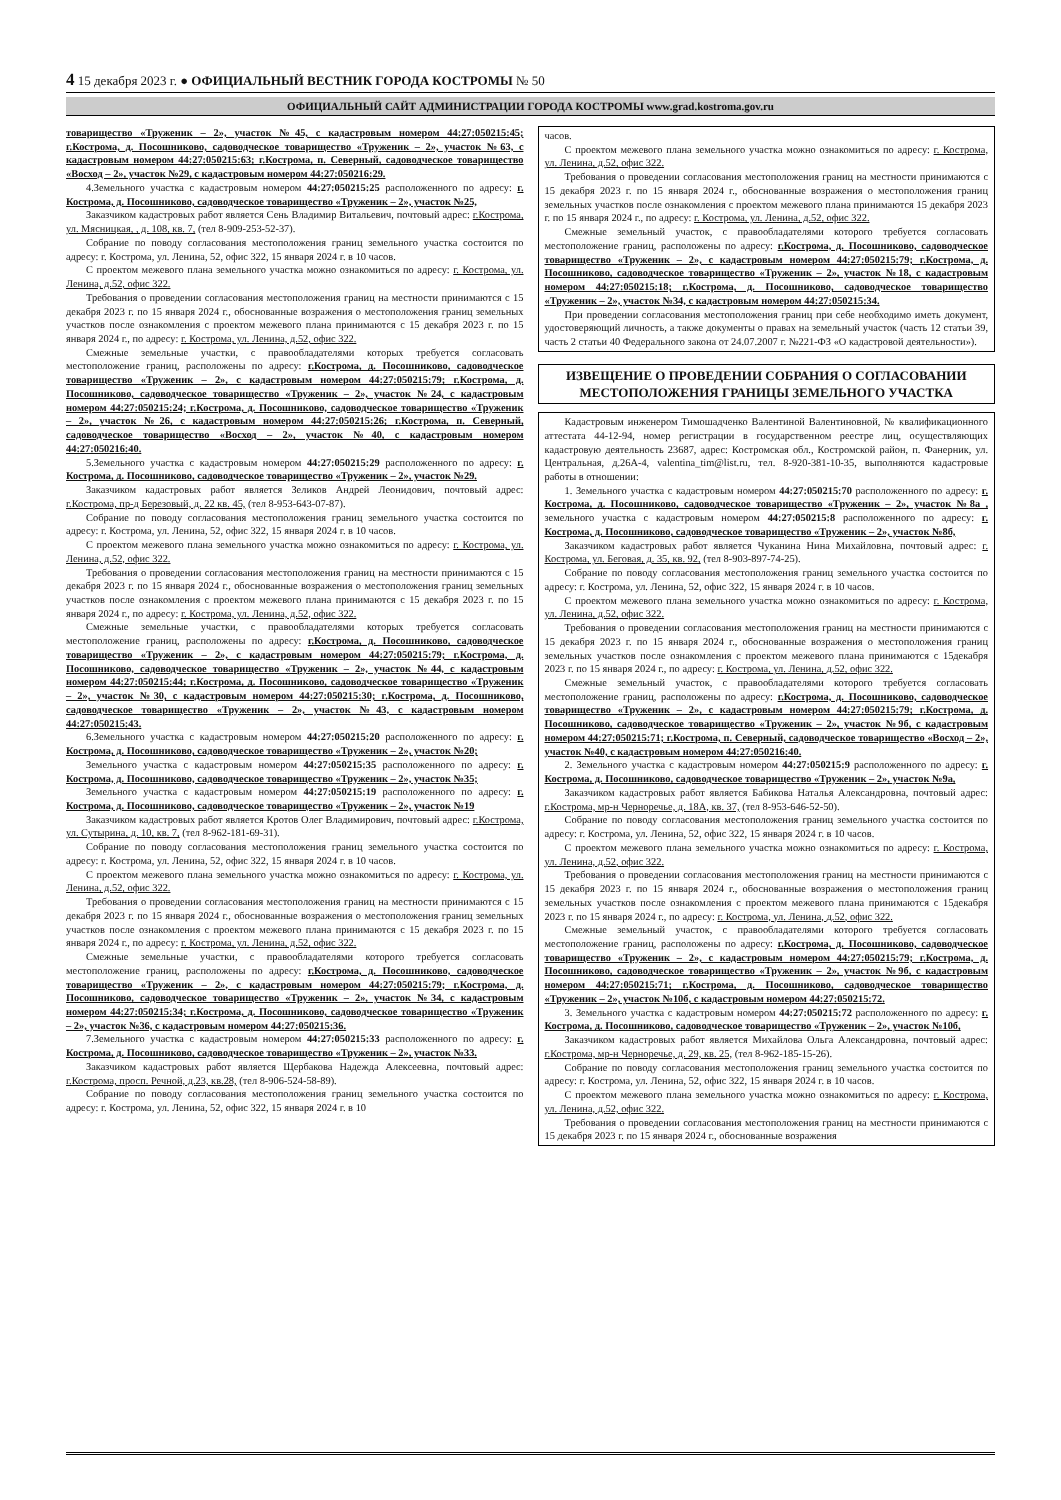4 15 декабря 2023 г. ● ОФИЦИАЛЬНЫЙ ВЕСТНИК ГОРОДА КОСТРОМЫ № 50
ОФИЦИАЛЬНЫЙ САЙТ АДМИНИСТРАЦИИ ГОРОДА КОСТРОМЫ www.grad.kostroma.gov.ru
товарищество «Труженик – 2», участок №45, с кадастровым номером 44:27:050215:45; г.Кострома, д. Посошниково, садоводческое товарищество «Труженик – 2», участок №63, с кадастровым номером 44:27:050215:63; г.Кострома, п. Северный, садоводческое товарищество «Восход – 2», участок №29, с кадастровым номером 44:27:050216:29.
4.Земельного участка с кадастровым номером 44:27:050215:25 расположенного по адресу: г. Кострома, д. Посошниково, садоводческое товарищество «Труженик – 2», участок №25,
Заказчиком кадастровых работ является Сень Владимир Витальевич, почтовый адрес: г.Кострома, ул. Мясницкая, , д. 108, кв. 7, (тел 8-909-253-52-37).
Собрание по поводу согласования местоположения границ земельного участка состоится по адресу: г. Кострома, ул. Ленина, 52, офис 322, 15 января 2024 г. в 10 часов.
С проектом межевого плана земельного участка можно ознакомиться по адресу: г. Кострома, ул. Ленина, д.52, офис 322.
Требования о проведении согласования местоположения границ на местности принимаются с 15 декабря 2023 г. по 15 января 2024 г., обоснованные возражения о местоположения границ земельных участков после ознакомления с проектом межевого плана принимаются с 15 декабря 2023 г. по 15 января 2024 г., по адресу: г. Кострома, ул. Ленина, д.52, офис 322.
Смежные земельные участки, с правообладателями которых требуется согласовать местоположение границ, расположены по адресу: г.Кострома, д. Посошниково, садоводческое товарищество «Труженик – 2», с кадастровым номером 44:27:050215:79; г.Кострома, д. Посошниково, садоводческое товарищество «Труженик – 2», участок №24, с кадастровым номером 44:27:050215:24; г.Кострома, д. Посошниково, садоводческое товарищество «Труженик – 2», участок №26, с кадастровым номером 44:27:050215:26; г.Кострома, п. Северный, садоводческое товарищество «Восход – 2», участок №40, с кадастровым номером 44:27:050216:40.
5.Земельного участка с кадастровым номером 44:27:050215:29 расположенного по адресу: г. Кострома, д. Посошниково, садоводческое товарищество «Труженик – 2», участок №29.
Заказчиком кадастровых работ является Зеликов Андрей Леонидович, почтовый адрес: г.Кострома, пр-д Березовый, д. 22 кв. 45, (тел 8-953-643-07-87).
Собрание по поводу согласования местоположения границ земельного участка состоится по адресу: г. Кострома, ул. Ленина, 52, офис 322, 15 января 2024 г. в 10 часов.
С проектом межевого плана земельного участка можно ознакомиться по адресу: г. Кострома, ул. Ленина, д.52, офис 322.
Требования о проведении согласования местоположения границ на местности принимаются с 15 декабря 2023 г. по 15 января 2024 г., обоснованные возражения о местоположения границ земельных участков после ознакомления с проектом межевого плана принимаются с 15 декабря 2023 г. по 15 января 2024 г., по адресу: г. Кострома, ул. Ленина, д.52, офис 322.
Смежные земельные участки, с правообладателями которых требуется согласовать местоположение границ, расположены по адресу: г.Кострома, д. Посошниково, садоводческое товарищество «Труженик – 2», с кадастровым номером 44:27:050215:79; г.Кострома, д. Посошниково, садоводческое товарищество «Труженик – 2», участок №44, с кадастровым номером 44:27:050215:44; г.Кострома, д. Посошниково, садоводческое товарищество «Труженик – 2», участок №30, с кадастровым номером 44:27:050215:30; г.Кострома, д. Посошниково, садоводческое товарищество «Труженик – 2», участок №43, с кадастровым номером 44:27:050215:43.
6.Земельного участка с кадастровым номером 44:27:050215:20 расположенного по адресу: г. Кострома, д. Посошниково, садоводческое товарищество «Труженик – 2», участок №20;
Земельного участка с кадастровым номером 44:27:050215:35 расположенного по адресу: г. Кострома, д. Посошниково, садоводческое товарищество «Труженик – 2», участок №35;
Земельного участка с кадастровым номером 44:27:050215:19 расположенного по адресу: г. Кострома, д. Посошниково, садоводческое товарищество «Труженик – 2», участок №19
Заказчиком кадастровых работ является Кротов Олег Владимирович, почтовый адрес: г.Кострома, ул. Сутырина, д. 10, кв. 7, (тел 8-962-181-69-31).
Собрание по поводу согласования местоположения границ земельного участка состоится по адресу: г. Кострома, ул. Ленина, 52, офис 322, 15 января 2024 г. в 10 часов.
С проектом межевого плана земельного участка можно ознакомиться по адресу: г. Кострома, ул. Ленина, д.52, офис 322.
Требования о проведении согласования местоположения границ на местности принимаются с 15 декабря 2023 г. по 15 января 2024 г., обоснованные возражения о местоположения границ земельных участков после ознакомления с проектом межевого плана принимаются с 15 декабря 2023 г. по 15 января 2024 г., по адресу: г. Кострома, ул. Ленина, д.52, офис 322.
Смежные земельные участки, с правообладателями которого требуется согласовать местоположение границ, расположены по адресу: г.Кострома, д. Посошниково, садоводческое товарищество «Труженик – 2», с кадастровым номером 44:27:050215:79; г.Кострома, д. Посошниково, садоводческое товарищество «Труженик – 2», участок №34, с кадастровым номером 44:27:050215:34; г.Кострома, д. Посошниково, садоводческое товарищество «Труженик – 2», участок №36, с кадастровым номером 44:27:050215:36.
7.Земельного участка с кадастровым номером 44:27:050215:33 расположенного по адресу: г. Кострома, д. Посошниково, садоводческое товарищество «Труженик – 2», участок №33.
Заказчиком кадастровых работ является Щербакова Надежда Алексеевна, почтовый адрес: г.Кострома, просп. Речной, д.23, кв.28, (тел 8-906-524-58-89).
Собрание по поводу согласования местоположения границ земельного участка состоится по адресу: г. Кострома, ул. Ленина, 52, офис 322, 15 января 2024 г. в 10
часов.
С проектом межевого плана земельного участка можно ознакомиться по адресу: г. Кострома, ул. Ленина, д.52, офис 322.
Требования о проведении согласования местоположения границ на местности принимаются с 15 декабря 2023 г. по 15 января 2024 г., обоснованные возражения о местоположения границ земельных участков после ознакомления с проектом межевого плана принимаются 15 декабря 2023 г. по 15 января 2024 г., по адресу: г. Кострома, ул. Ленина, д.52, офис 322.
Смежные земельный участок, с правообладателями которого требуется согласовать местоположение границ, расположены по адресу: г.Кострома, д. Посошниково, садоводческое товарищество «Труженик – 2», с кадастровым номером 44:27:050215:79; г.Кострома, д. Посошниково, садоводческое товарищество «Труженик – 2», участок №18, с кадастровым номером 44:27:050215:18; г.Кострома, д. Посошниково, садоводческое товарищество «Труженик – 2», участок №34, с кадастровым номером 44:27:050215:34.
При проведении согласования местоположения границ при себе необходимо иметь документ, удостоверяющий личность, а также документы о правах на земельный участок (часть 12 статьи 39, часть 2 статьи 40 Федерального закона от 24.07.2007 г. №221-ФЗ «О кадастровой деятельности»).
ИЗВЕЩЕНИЕ О ПРОВЕДЕНИИ СОБРАНИЯ О СОГЛАСОВАНИИ МЕСТОПОЛОЖЕНИЯ ГРАНИЦЫ ЗЕМЕЛЬНОГО УЧАСТКА
Кадастровым инженером Тимошадченко Валентиной Валентиновной, № квалификационного аттестата 44-12-94, номер регистрации в государственном реестре лиц, осуществляющих кадастровую деятельность 23687, адрес: Костромская обл., Костромской район, п. Фанерник, ул. Центральная, д.26А-4, valentina_tim@list.ru, тел. 8-920-381-10-35, выполняются кадастровые работы в отношении:
1. Земельного участка с кадастровым номером 44:27:050215:70 расположенного по адресу: г. Кострома, д. Посошниково, садоводческое товарищество «Труженик – 2», участок №8а , земельного участка с кадастровым номером 44:27:050215:8 расположенного по адресу: г. Кострома, д. Посошниково, садоводческое товарищество «Труженик – 2», участок №8б,
Заказчиком кадастровых работ является Чуканина Нина Михайловна, почтовый адрес: г. Кострома, ул. Беговая, д. 35, кв. 92, (тел 8-903-897-74-25).
Собрание по поводу согласования местоположения границ земельного участка состоится по адресу: г. Кострома, ул. Ленина, 52, офис 322, 15 января 2024 г. в 10 часов.
С проектом межевого плана земельного участка можно ознакомиться по адресу: г. Кострома, ул. Ленина, д.52, офис 322.
Требования о проведении согласования местоположения границ на местности принимаются с 15 декабря 2023 г. по 15 января 2024 г., обоснованные возражения о местоположения границ земельных участков после ознакомления с проектом межевого плана принимаются с 15декабря 2023 г. по 15 января 2024 г., по адресу: г. Кострома, ул. Ленина, д.52, офис 322.
Смежные земельный участок, с правообладателями которого требуется согласовать местоположение границ, расположены по адресу: г.Кострома, д. Посошниково, садоводческое товарищество «Труженик – 2», с кадастровым номером 44:27:050215:79; г.Кострома, д. Посошниково, садоводческое товарищество «Труженик – 2», участок №9б, с кадастровым номером 44:27:050215:71; г.Кострома, п. Северный, садоводческое товарищество «Восход – 2», участок №40, с кадастровым номером 44:27:050216:40.
2. Земельного участка с кадастровым номером 44:27:050215:9 расположенного по адресу: г. Кострома, д. Посошниково, садоводческое товарищество «Труженик – 2», участок №9а,
Заказчиком кадастровых работ является Бабикова Наталья Александровна, почтовый адрес: г.Кострома, мр-н Черноречье, д. 18А, кв. 37, (тел 8-953-646-52-50).
Собрание по поводу согласования местоположения границ земельного участка состоится по адресу: г. Кострома, ул. Ленина, 52, офис 322, 15 января 2024 г. в 10 часов.
С проектом межевого плана земельного участка можно ознакомиться по адресу: г. Кострома, ул. Ленина, д.52, офис 322.
Требования о проведении согласования местоположения границ на местности принимаются с 15 декабря 2023 г. по 15 января 2024 г., обоснованные возражения о местоположения границ земельных участков после ознакомления с проектом межевого плана принимаются с 15декабря 2023 г. по 15 января 2024 г., по адресу: г. Кострома, ул. Ленина, д.52, офис 322.
Смежные земельный участок, с правообладателями которого требуется согласовать местоположение границ, расположены по адресу: г.Кострома, д. Посошниково, садоводческое товарищество «Труженик – 2», с кадастровым номером 44:27:050215:79; г.Кострома, д. Посошниково, садоводческое товарищество «Труженик – 2», участок №9б, с кадастровым номером 44:27:050215:71; г.Кострома, д. Посошниково, садоводческое товарищество «Труженик – 2», участок №10б, с кадастровым номером 44:27:050215:72.
3. Земельного участка с кадастровым номером 44:27:050215:72 расположенного по адресу: г. Кострома, д. Посошниково, садоводческое товарищество «Труженик – 2», участок №10б,
Заказчиком кадастровых работ является Михайлова Ольга Александровна, почтовый адрес: г.Кострома, мр-н Черноречье, д. 29, кв. 25, (тел 8-962-185-15-26).
Собрание по поводу согласования местоположения границ земельного участка состоится по адресу: г. Кострома, ул. Ленина, 52, офис 322, 15 января 2024 г. в 10 часов.
С проектом межевого плана земельного участка можно ознакомиться по адресу: г. Кострома, ул. Ленина, д.52, офис 322.
Требования о проведении согласования местоположения границ на местности принимаются с 15 декабря 2023 г. по 15 января 2024 г., обоснованные возражения